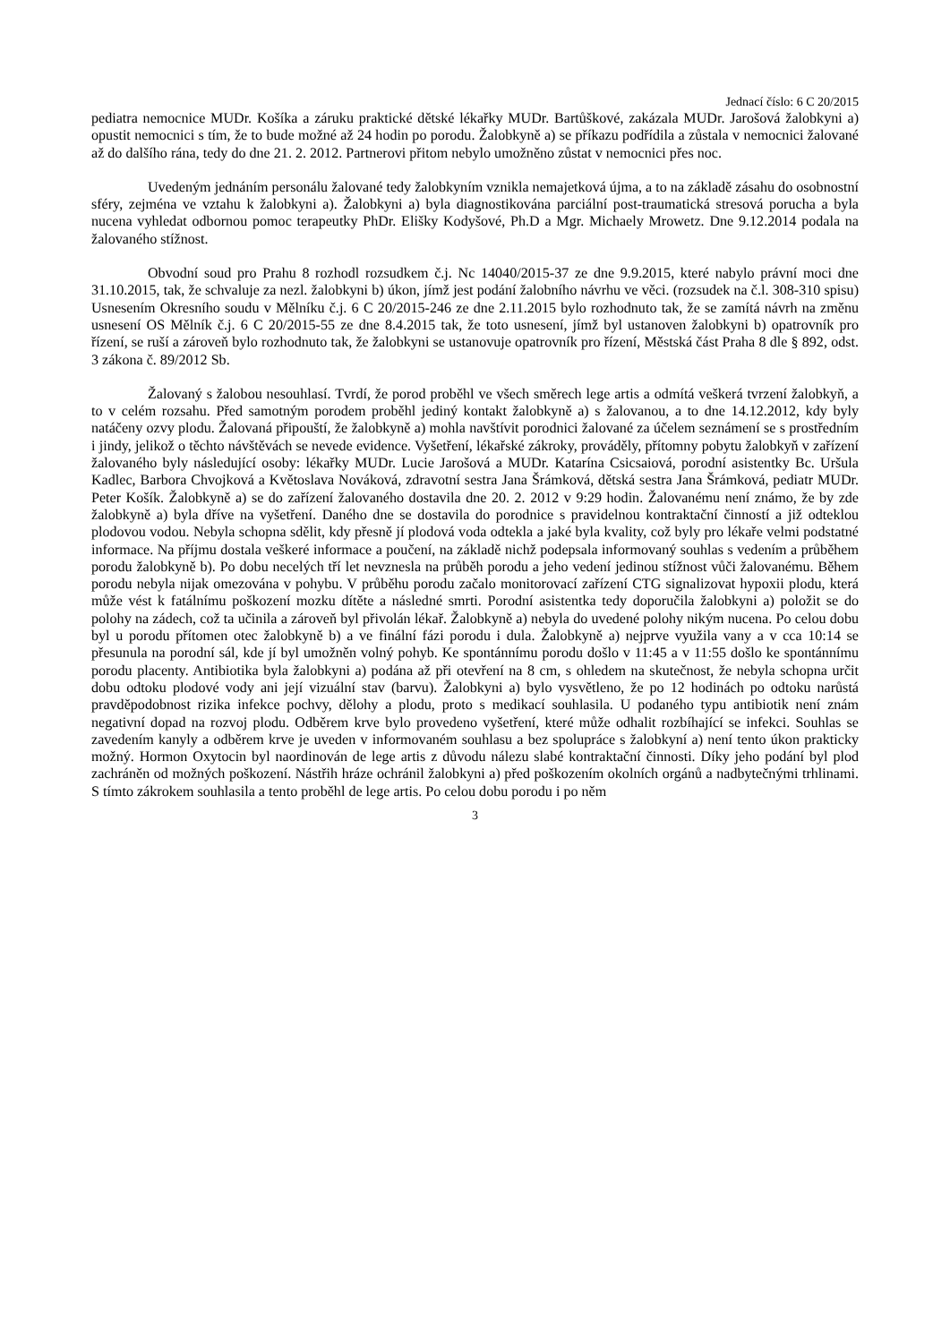Jednací číslo: 6 C 20/2015
pediatra nemocnice MUDr. Košíka a záruku praktické dětské lékařky MUDr. Bartůškové, zakázala MUDr. Jarošová žalobkyni a) opustit nemocnici s tím, že to bude možné až 24 hodin po porodu. Žalobkyně a) se příkazu podřídila a zůstala v nemocnici žalované až do dalšího rána, tedy do dne 21. 2. 2012. Partnerovi přitom nebylo umožněno zůstat v nemocnici přes noc.
Uvedeným jednáním personálu žalované tedy žalobkyním vznikla nemajetková újma, a to na základě zásahu do osobnostní sféry, zejména ve vztahu k žalobkyni a). Žalobkyni a) byla diagnostikována parciální post-traumatická stresová porucha a byla nucena vyhledat odbornou pomoc terapeutky PhDr. Elišky Kodyšové, Ph.D a Mgr. Michaely Mrowetz. Dne 9.12.2014 podala na žalovaného stížnost.
Obvodní soud pro Prahu 8 rozhodl rozsudkem č.j. Nc 14040/2015-37 ze dne 9.9.2015, které nabylo právní moci dne 31.10.2015, tak, že schvaluje za nezl. žalobkyni b) úkon, jímž jest podání žalobního návrhu ve věci. (rozsudek na č.l. 308-310 spisu) Usnesením Okresního soudu v Mělníku č.j. 6 C 20/2015-246 ze dne 2.11.2015 bylo rozhodnuto tak, že se zamítá návrh na změnu usnesení OS Mělník č.j. 6 C 20/2015-55 ze dne 8.4.2015 tak, že toto usnesení, jímž byl ustanoven žalobkyni b) opatrovník pro řízení, se ruší a zároveň bylo rozhodnuto tak, že žalobkyni se ustanovuje opatrovník pro řízení, Městská část Praha 8 dle § 892, odst. 3 zákona č. 89/2012 Sb.
Žalovaný s žalobou nesouhlasí. Tvrdí, že porod proběhl ve všech směrech lege artis a odmítá veškerá tvrzení žalobkyň, a to v celém rozsahu. Před samotným porodem proběhl jediný kontakt žalobkyně a) s žalovanou, a to dne 14.12.2012, kdy byly natáčeny ozvy plodu. Žalovaná připouští, že žalobkyně a) mohla navštívit porodnici žalované za účelem seznámení se s prostředním i jindy, jelikož o těchto návštěvách se nevede evidence. Vyšetření, lékařské zákroky, prováděly, přítomny pobytu žalobkyň v zařízení žalovaného byly následující osoby: lékařky MUDr. Lucie Jarošová a MUDr. Katarína Csicsaiová, porodní asistentky Bc. Uršula Kadlec, Barbora Chvojková a Květoslava Nováková, zdravotní sestra Jana Šrámková, dětská sestra Jana Šrámková, pediatr MUDr. Peter Košík. Žalobkyně a) se do zařízení žalovaného dostavila dne 20. 2. 2012 v 9:29 hodin. Žalovanému není známo, že by zde žalobkyně a) byla dříve na vyšetření. Daného dne se dostavila do porodnice s pravidelnou kontraktační činností a již odteklou plodovou vodou. Nebyla schopna sdělit, kdy přesně jí plodová voda odtekla a jaké byla kvality, což byly pro lékaře velmi podstatné informace. Na příjmu dostala veškeré informace a poučení, na základě nichž podepsala informovaný souhlas s vedením a průběhem porodu žalobkyně b). Po dobu necelých tří let nevznesla na průběh porodu a jeho vedení jedinou stížnost vůči žalovanému. Během porodu nebyla nijak omezována v pohybu. V průběhu porodu začalo monitorovací zařízení CTG signalizovat hypoxii plodu, která může vést k fatálnímu poškození mozku dítěte a následné smrti. Porodní asistentka tedy doporučila žalobkyni a) položit se do polohy na zádech, což ta učinila a zároveň byl přivolán lékař. Žalobkyně a) nebyla do uvedené polohy nikým nucena. Po celou dobu byl u porodu přítomen otec žalobkyně b) a ve finální fázi porodu i dula. Žalobkyně a) nejprve využila vany a v cca 10:14 se přesunula na porodní sál, kde jí byl umožněn volný pohyb. Ke spontánnímu porodu došlo v 11:45 a v 11:55 došlo ke spontánnímu porodu placenty. Antibiotika byla žalobkyni a) podána až při otevření na 8 cm, s ohledem na skutečnost, že nebyla schopna určit dobu odtoku plodové vody ani její vizuální stav (barvu). Žalobkyni a) bylo vysvětleno, že po 12 hodinách po odtoku narůstá pravděpodobnost rizika infekce pochvy, dělohy a plodu, proto s medikací souhlasila. U podaného typu antibiotik není znám negativní dopad na rozvoj plodu. Odběrem krve bylo provedeno vyšetření, které může odhalit rozbíhající se infekci. Souhlas se zavedením kanyly a odběrem krve je uveden v informovaném souhlasu a bez spolupráce s žalobkyní a) není tento úkon prakticky možný. Hormon Oxytocin byl naordinován de lege artis z důvodu nálezu slabé kontraktační činnosti. Díky jeho podání byl plod zachráněn od možných poškození. Nástřih hráze ochránil žalobkyni a) před poškozením okolních orgánů a nadbytečnými trhlinami. S tímto zákrokem souhlasila a tento proběhl de lege artis. Po celou dobu porodu i po něm
3